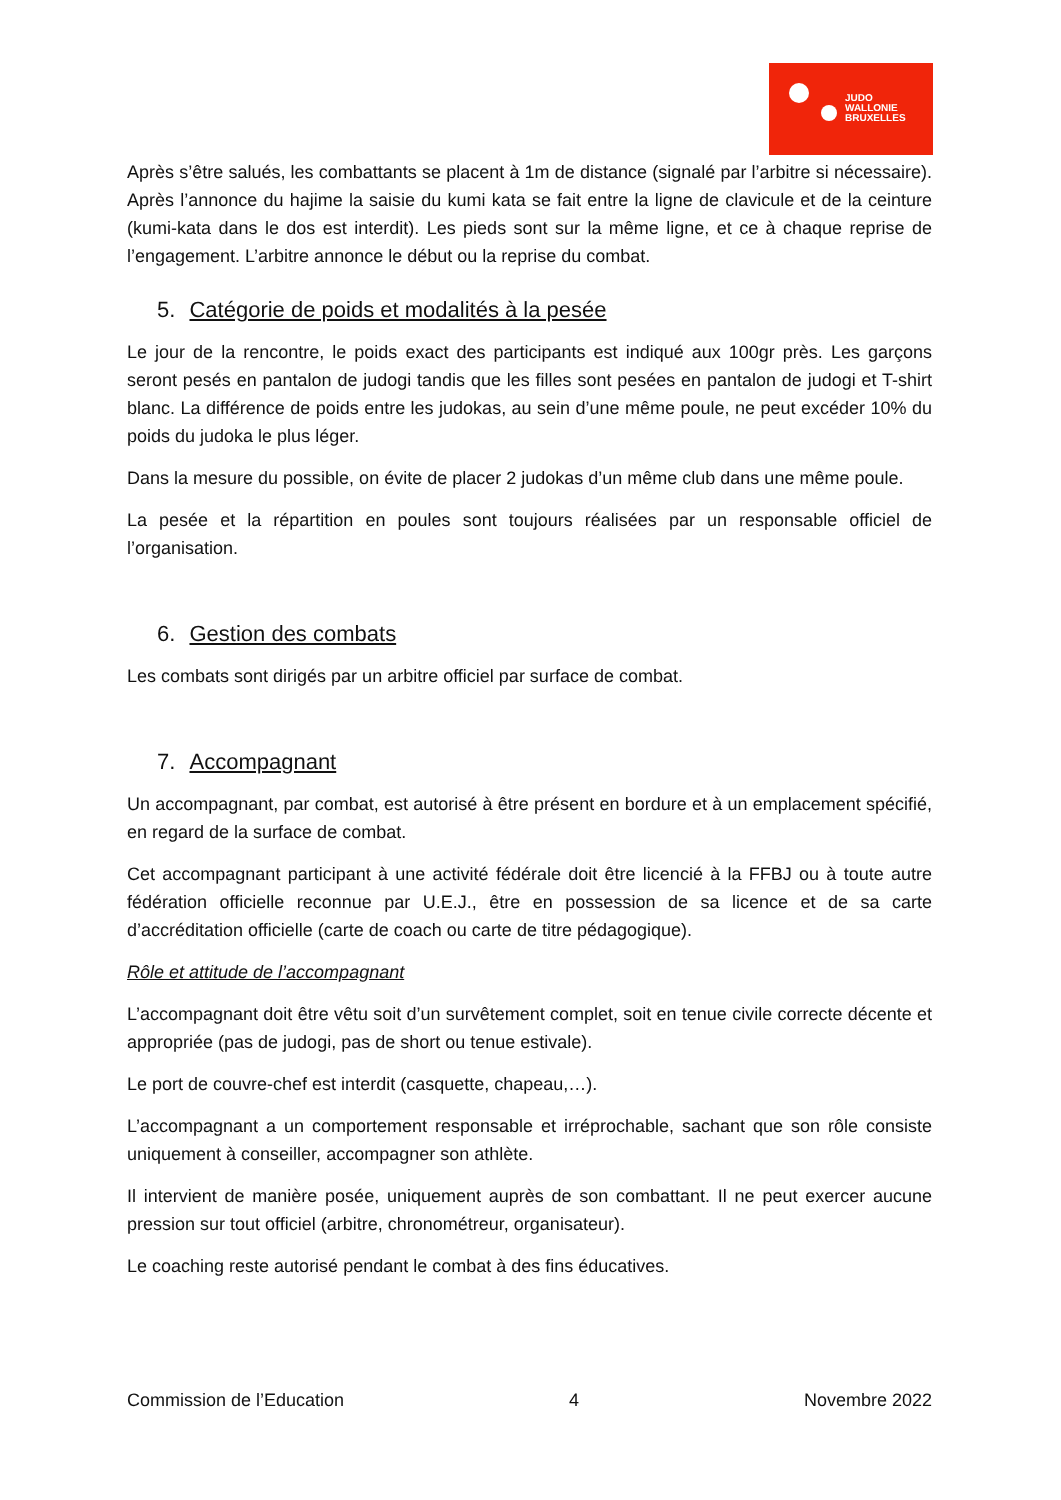JUDO
WALLONIE
BRUXELLES
Après s’être salués, les combattants se placent à 1m de distance (signalé par l’arbitre si nécessaire). Après l’annonce du hajime la saisie du kumi kata se fait entre la ligne de clavicule et de la ceinture (kumi-kata dans le dos est interdit). Les pieds sont sur la même ligne, et ce à chaque reprise de l’engagement. L’arbitre annonce le début ou la reprise du combat.
5. Catégorie de poids et modalités à la pesée
Le jour de la rencontre, le poids exact des participants est indiqué aux 100gr près. Les garçons seront pesés en pantalon de judogi tandis que les filles sont pesées en pantalon de judogi et T-shirt blanc. La différence de poids entre les judokas, au sein d’une même poule, ne peut excéder 10% du poids du judoka le plus léger.
Dans la mesure du possible, on évite de placer 2 judokas d’un même club dans une même poule.
La pesée et la répartition en poules sont toujours réalisées par un responsable officiel de l’organisation.
6. Gestion des combats
Les combats sont dirigés par un arbitre officiel par surface de combat.
7. Accompagnant
Un accompagnant, par combat, est autorisé à être présent en bordure et à un emplacement spécifié, en regard de la surface de combat.
Cet accompagnant participant à une activité fédérale doit être licencié à la FFBJ ou à toute autre fédération officielle reconnue par U.E.J., être en possession de sa licence et de sa carte d’accréditation officielle (carte de coach ou carte de titre pédagogique).
Rôle et attitude de l’accompagnant
L’accompagnant doit être vêtu soit d’un survêtement complet, soit en tenue civile correcte décente et appropriée (pas de judogi, pas de short ou tenue estivale).
Le port de couvre-chef est interdit (casquette, chapeau,…).
L’accompagnant a un comportement responsable et irréprochable, sachant que son rôle consiste uniquement à conseiller, accompagner son athlète.
Il intervient de manière posée, uniquement auprès de son combattant. Il ne peut exercer aucune pression sur tout officiel (arbitre, chronométreur, organisateur).
Le coaching reste autorisé pendant le combat à des fins éducatives.
Commission de l’Education 4 Novembre 2022